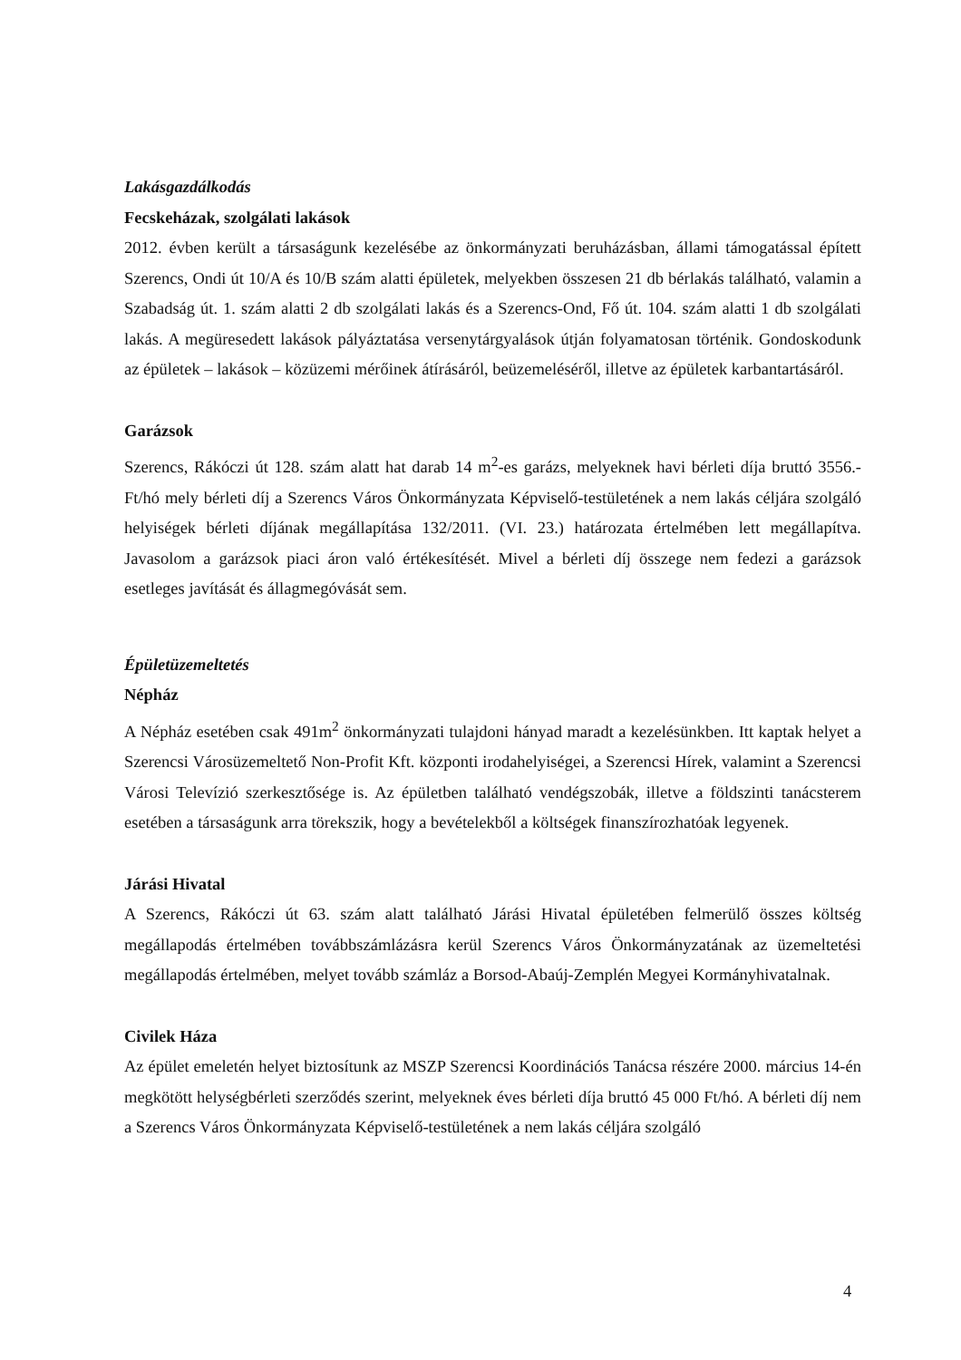Lakásgazdálkodás
Fecskeházak, szolgálati lakások
2012. évben került a társaságunk kezelésébe az önkormányzati beruházásban, állami támogatással épített Szerencs, Ondi út 10/A és 10/B szám alatti épületek, melyekben összesen 21 db bérlakás található, valamin a Szabadság út. 1. szám alatti 2 db szolgálati lakás és a Szerencs-Ond, Fő út. 104. szám alatti 1 db szolgálati lakás. A megüresedett lakások pályáztatása versenytárgyalások útján folyamatosan történik. Gondoskodunk az épületek – lakások – közüzemi mérőinek átírásáról, beüzemeléséről, illetve az épületek karbantartásáról.
Garázsok
Szerencs, Rákóczi út 128. szám alatt hat darab 14 m<sup>2</sup>-es garázs, melyeknek havi bérleti díja bruttó 3556.-Ft/hó mely bérleti díj a Szerencs Város Önkormányzata Képviselő-testületének a nem lakás céljára szolgáló helyiségek bérleti díjának megállapítása 132/2011. (VI. 23.) határozata értelmében lett megállapítva. Javasolom a garázsok piaci áron való értékesítését. Mivel a bérleti díj összege nem fedezi a garázsok esetleges javítását és állagmegóvását sem.
Épületüzemeltetés
Népház
A Népház esetében csak 491m<sup>2</sup> önkormányzati tulajdoni hányad maradt a kezelésünkben. Itt kaptak helyet a Szerencsi Városüzemeltető Non-Profit Kft. központi irodahelyiségei, a Szerencsi Hírek, valamint a Szerencsi Városi Televízió szerkesztősége is. Az épületben található vendégszobák, illetve a földszinti tanácsterem esetében a társaságunk arra törekszik, hogy a bevételekből a költségek finanszírozhatóak legyenek.
Járási Hivatal
A Szerencs, Rákóczi út 63. szám alatt található Járási Hivatal épületében felmerülő összes költség megállapodás értelmében továbbszámlázásra kerül Szerencs Város Önkormányzatának az üzemeltetési megállapodás értelmében, melyet tovább számláz a Borsod-Abaúj-Zemplén Megyei Kormányhivatalnak.
Civilek Háza
Az épület emeletén helyet biztosítunk az MSZP Szerencsi Koordinációs Tanácsa részére 2000. március 14-én megkötött helységbérleti szerződés szerint, melyeknek éves bérleti díja bruttó 45 000 Ft/hó. A bérleti díj nem a Szerencs Város Önkormányzata Képviselő-testületének a nem lakás céljára szolgáló
4